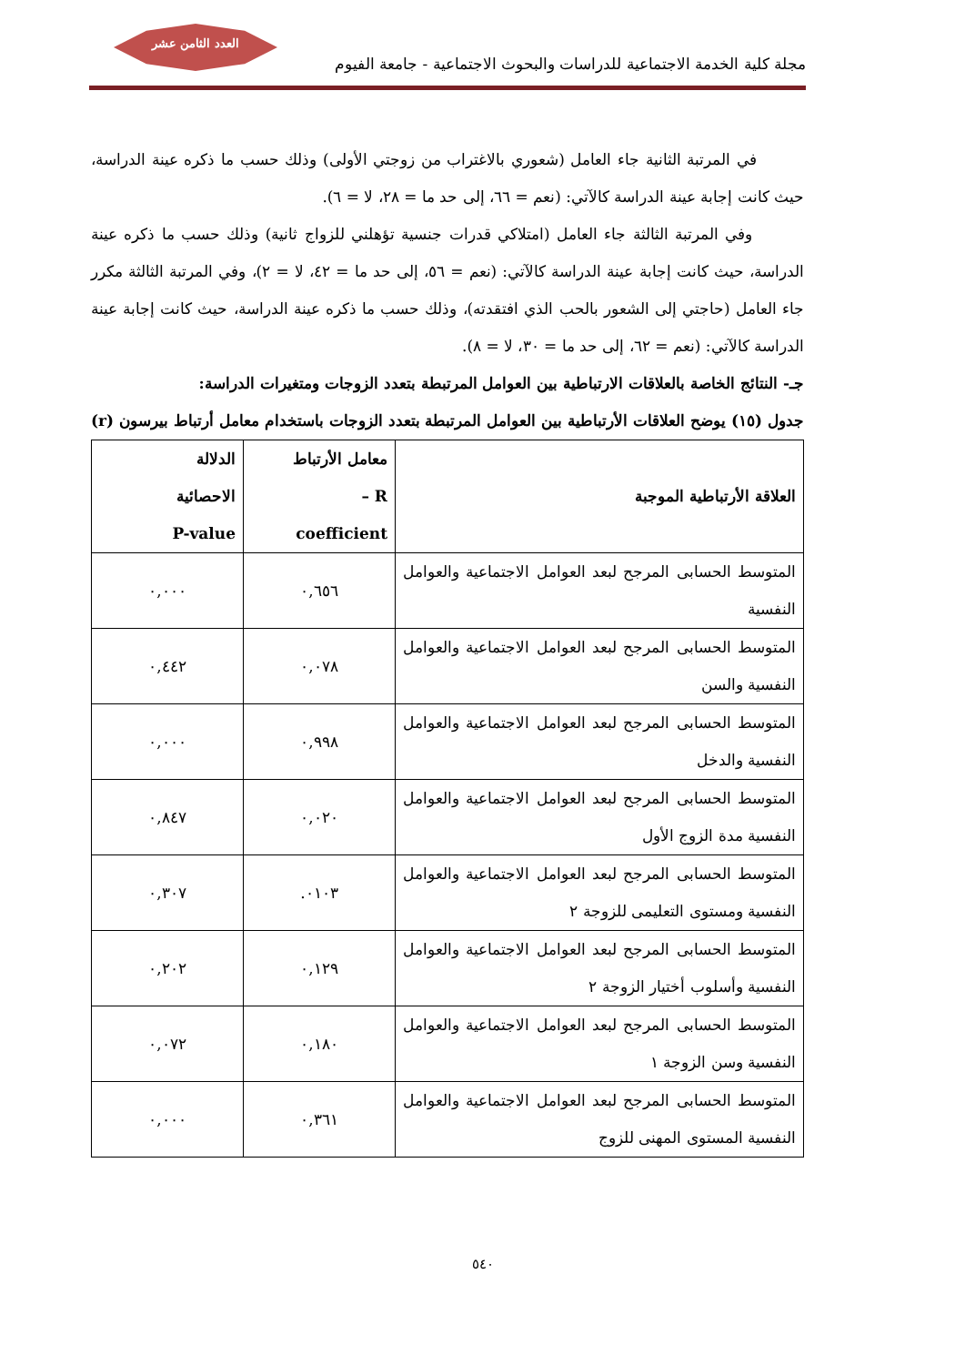العدد الثامن عشر
مجلة كلية الخدمة الاجتماعية للدراسات والبحوث الاجتماعية - جامعة الفيوم
في المرتبة الثانية جاء العامل (شعوري بالاغتراب من زوجتي الأولى) وذلك حسب ما ذكره عينة الدراسة، حيث كانت إجابة عينة الدراسة كالآتي: (نعم = ٦٦، إلى حد ما = ٢٨، لا = ٦).
وفي المرتبة الثالثة جاء العامل (امتلاكي قدرات جنسية تؤهلني للزواج ثانية) وذلك حسب ما ذكره عينة الدراسة، حيث كانت إجابة عينة الدراسة كالآتي: (نعم = ٥٦، إلى حد ما = ٤٢، لا = ٢)، وفي المرتبة الثالثة مكرر جاء العامل (حاجتي إلى الشعور بالحب الذي افتقدته)، وذلك حسب ما ذكره عينة الدراسة، حيث كانت إجابة عينة الدراسة كالآتي: (نعم = ٦٢، إلى حد ما = ٣٠، لا = ٨).
جـ- النتائج الخاصة بالعلاقات الارتباطية بين العوامل المرتبطة بتعدد الزوجات ومتغيرات الدراسة:
جدول (١٥) يوضح العلاقات الأرتباطية بين العوامل المرتبطة بتعدد الزوجات باستخدام معامل أرتباط بيرسون (r)
| العلاقة الأرتباطية الموجبة | معامل الأرتباط R – coefficient | الدلالة الاحصائية P-value |
| --- | --- | --- |
| المتوسط الحسابى المرجح لبعد العوامل الاجتماعية والعوامل النفسية | ٠,٦٥٦ | ٠,٠٠٠ |
| المتوسط الحسابى المرجح لبعد العوامل الاجتماعية والعوامل النفسية والسن | ٠,٠٧٨ | ٠,٤٤٢ |
| المتوسط الحسابى المرجح لبعد العوامل الاجتماعية والعوامل النفسية والدخل | ٠,٩٩٨ | ٠,٠٠٠ |
| المتوسط الحسابى المرجح لبعد العوامل الاجتماعية والعوامل النفسية مدة الزوج الأول | ٠,٠٢٠ | ٠,٨٤٧ |
| المتوسط الحسابى المرجح لبعد العوامل الاجتماعية والعوامل النفسية ومستوى التعليمى للزوجة ٢ | ٠١٠٣. | ٠,٣٠٧ |
| المتوسط الحسابى المرجح لبعد العوامل الاجتماعية والعوامل النفسية وأسلوب أختيار الزوجة ٢ | ٠,١٢٩ | ٠,٢٠٢ |
| المتوسط الحسابى المرجح لبعد العوامل الاجتماعية والعوامل النفسية وسن الزوجة ١ | ٠,١٨٠ | ٠,٠٧٢ |
| المتوسط الحسابى المرجح لبعد العوامل الاجتماعية والعوامل النفسية المستوى المهنى للزوج | ٠,٣٦١ | ٠,٠٠٠ |
٥٤٠